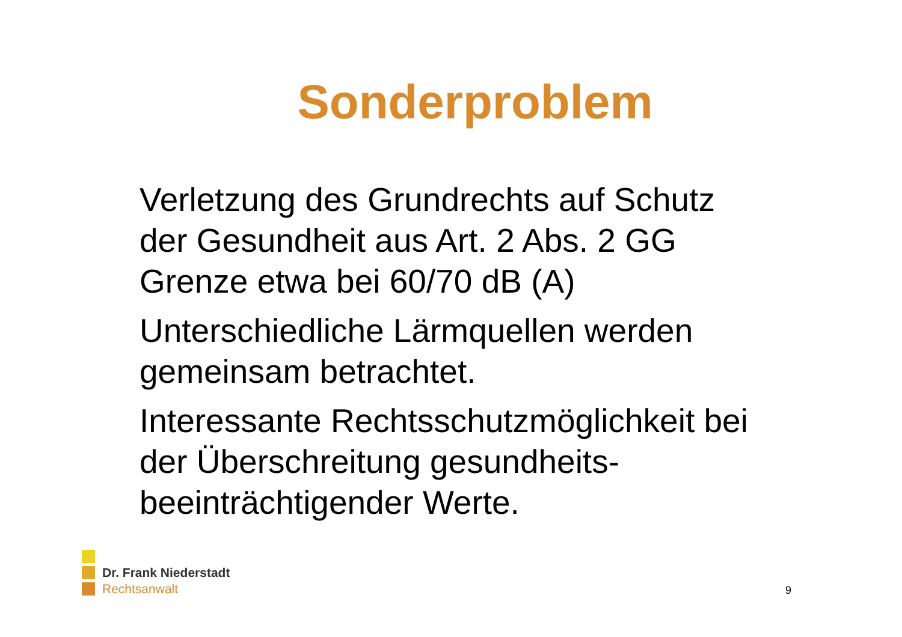Sonderproblem
Verletzung des Grundrechts auf Schutz der Gesundheit aus Art. 2 Abs. 2 GG Grenze etwa bei 60/70 dB (A)
Unterschiedliche Lärmquellen werden gemeinsam betrachtet.
Interessante Rechtsschutzmöglichkeit bei der Überschreitung gesundheits-beeinträchtigender Werte.
Dr. Frank Niederstadt
Rechtsanwalt
9